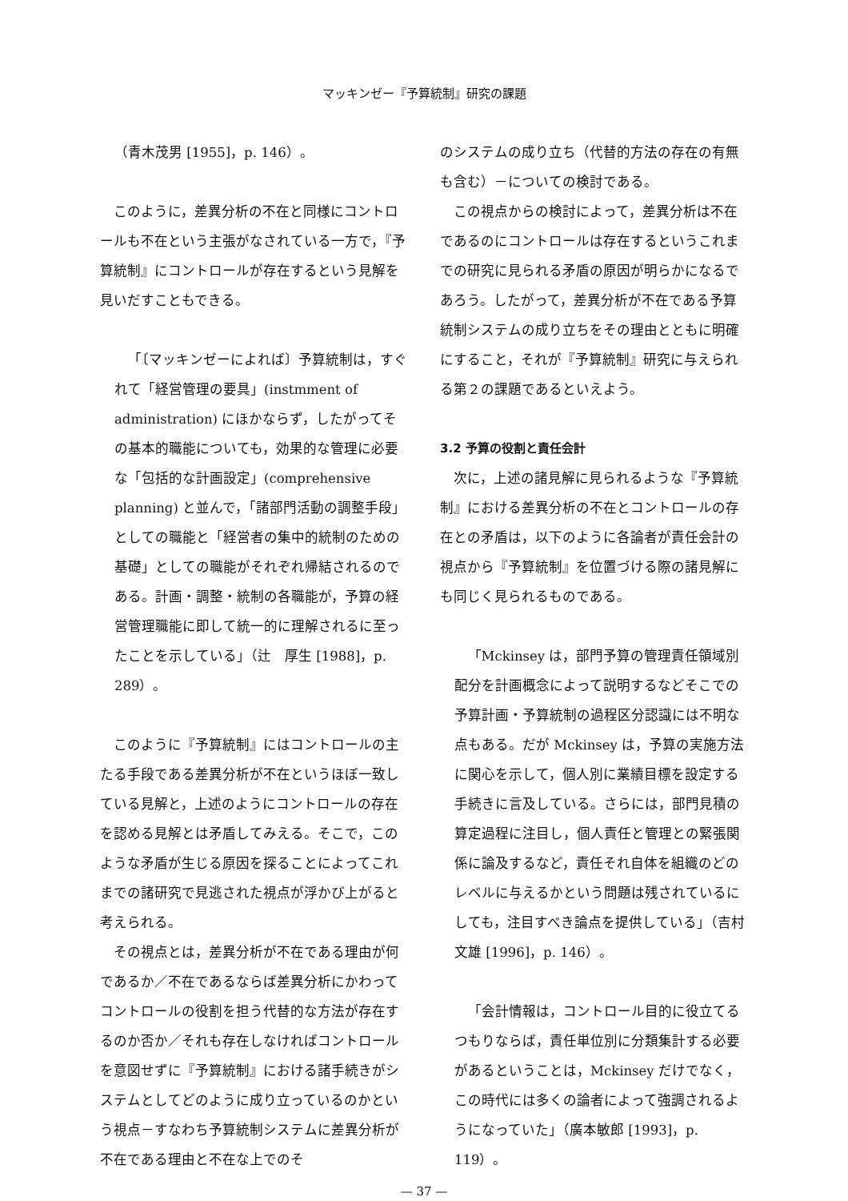マッキンゼー『予算統制』研究の課題
（青木茂男 [1955]，p. 146）。
このように，差異分析の不在と同様にコントロールも不在という主張がなされている一方で，『予算統制』にコントロールが存在するという見解を見いだすこともできる。
「〔マッキンゼーによれば〕予算統制は，すぐれて「経営管理の要具」(instmment of administration) にほかならず，したがってその基本的職能についても，効果的な管理に必要な「包括的な計画設定」(comprehensive planning) と並んで，「諸部門活動の調整手段」としての職能と「経営者の集中的統制のための基礎」としての職能がそれぞれ帰結されるのである。計画・調整・統制の各職能が，予算の経営管理職能に即して統一的に理解されるに至ったことを示している」（辻　厚生 [1988]，p. 289）。
このように『予算統制』にはコントロールの主たる手段である差異分析が不在というほぼ一致している見解と，上述のようにコントロールの存在を認める見解とは矛盾してみえる。そこで，このような矛盾が生じる原因を探ることによってこれまでの諸研究で見逃された視点が浮かび上がると考えられる。
その視点とは，差異分析が不在である理由が何であるか／不在であるならば差異分析にかわってコントロールの役割を担う代替的な方法が存在するのか否か／それも存在しなければコントロールを意図せずに『予算統制』における諸手続きがシステムとしてどのように成り立っているのかという視点－すなわち予算統制システムに差異分析が不在である理由と不在な上でのそ
のシステムの成り立ち（代替的方法の存在の有無も含む）－についての検討である。
この視点からの検討によって，差異分析は不在であるのにコントロールは存在するというこれまでの研究に見られる矛盾の原因が明らかになるであろう。したがって，差異分析が不在である予算統制システムの成り立ちをその理由とともに明確にすること，それが『予算統制』研究に与えられる第２の課題であるといえよう。
3.2 予算の役割と責任会計
次に，上述の諸見解に見られるような『予算統制』における差異分析の不在とコントロールの存在との矛盾は，以下のように各論者が責任会計の視点から『予算統制』を位置づける際の諸見解にも同じく見られるものである。
「Mckinsey は，部門予算の管理責任領域別配分を計画概念によって説明するなどそこでの予算計画・予算統制の過程区分認識には不明な点もある。だが Mckinsey は，予算の実施方法に関心を示して，個人別に業績目標を設定する手続きに言及している。さらには，部門見積の算定過程に注目し，個人責任と管理との緊張関係に論及するなど，責任それ自体を組織のどのレベルに与えるかという問題は残されているにしても，注目すべき論点を提供している」（吉村文雄 [1996]，p. 146）。
「会計情報は，コントロール目的に役立てるつもりならば，責任単位別に分類集計する必要があるということは，Mckinsey だけでなく，この時代には多くの論者によって強調されるようになっていた」（廣本敏郎 [1993]，p. 119）。
— 37 —